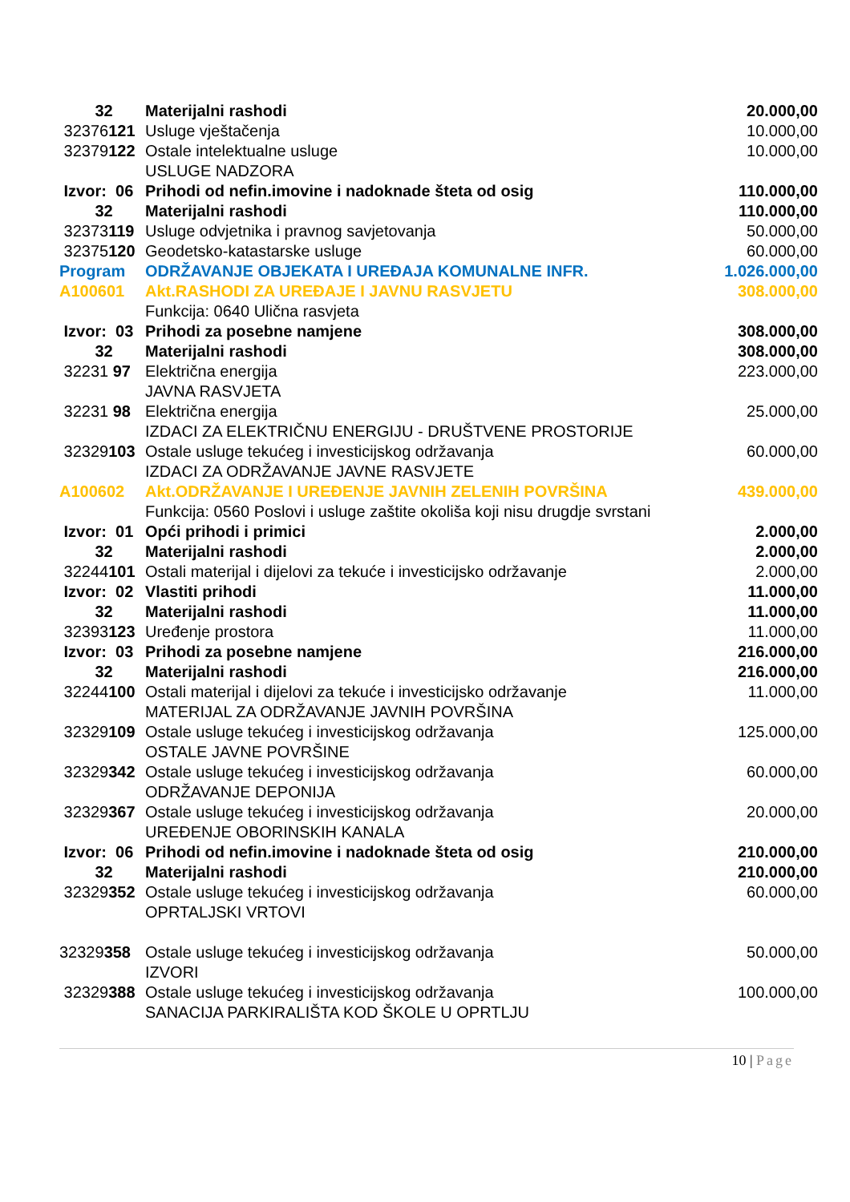| 32 | Materijalni rashodi | 20.000,00 |
| 32376 121 | Usluge vještačenja | 10.000,00 |
| 32379 122 | Ostale intelektualne usluge USLUGE NADZORA | 10.000,00 |
| Izvor: 06 | Prihodi od nefin.imovine i nadoknade šteta od osig | 110.000,00 |
| 32 | Materijalni rashodi | 110.000,00 |
| 32373 119 | Usluge odvjetnika i pravnog savjetovanja | 50.000,00 |
| 32375 120 | Geodetsko-katastarske usluge | 60.000,00 |
| Program | ODRŽAVANJE OBJEKATA I UREĐAJA KOMUNALNE INFR. | 1.026.000,00 |
| A100601 | Akt.RASHODI ZA UREĐAJE I JAVNU RASVJETU | 308.000,00 |
| | Funkcija: 0640 Ulična rasvjeta | |
| Izvor: 03 | Prihodi za posebne namjene | 308.000,00 |
| 32 | Materijalni rashodi | 308.000,00 |
| 32231 97 | Električna energija JAVNA RASVJETA | 223.000,00 |
| 32231 98 | Električna energija IZDACI ZA ELEKTRIČNU ENERGIJU - DRUŠTVENE PROSTORIJE | 25.000,00 |
| 32329 103 | Ostale usluge tekućeg i investicijskog održavanja IZDACI ZA ODRŽAVANJE JAVNE RASVJETE | 60.000,00 |
| A100602 | Akt.ODRŽAVANJE I UREĐENJE JAVNIH ZELENIH POVRŠINA | 439.000,00 |
| | Funkcija: 0560 Poslovi i usluge zaštite okoliša koji nisu drugdje svrstani | |
| Izvor: 01 | Opći prihodi i primici | 2.000,00 |
| 32 | Materijalni rashodi | 2.000,00 |
| 32244 101 | Ostali materijal i dijelovi za tekuće i investicijsko održavanje | 2.000,00 |
| Izvor: 02 | Vlastiti prihodi | 11.000,00 |
| 32 | Materijalni rashodi | 11.000,00 |
| 32393 123 | Uređenje prostora | 11.000,00 |
| Izvor: 03 | Prihodi za posebne namjene | 216.000,00 |
| 32 | Materijalni rashodi | 216.000,00 |
| 32244 100 | Ostali materijal i dijelovi za tekuće i investicijsko održavanje MATERIJAL ZA ODRŽAVANJE JAVNIH POVRŠINA | 11.000,00 |
| 32329 109 | Ostale usluge tekućeg i investicijskog održavanja OSTALE JAVNE POVRŠINE | 125.000,00 |
| 32329 342 | Ostale usluge tekućeg i investicijskog održavanja ODRŽAVANJE DEPONIJA | 60.000,00 |
| 32329 367 | Ostale usluge tekućeg i investicijskog održavanja UREĐENJE OBORINSKIH KANALA | 20.000,00 |
| Izvor: 06 | Prihodi od nefin.imovine i nadoknade šteta od osig | 210.000,00 |
| 32 | Materijalni rashodi | 210.000,00 |
| 32329 352 | Ostale usluge tekućeg i investicijskog održavanja OPRTALJSKI VRTOVI | 60.000,00 |
| 32329 358 | Ostale usluge tekućeg i investicijskog održavanja IZVORI | 50.000,00 |
| 32329 388 | Ostale usluge tekućeg i investicijskog održavanja SANACIJA PARKIRALIŠTA KOD ŠKOLE U OPRTLJU | 100.000,00 |
10 | Page